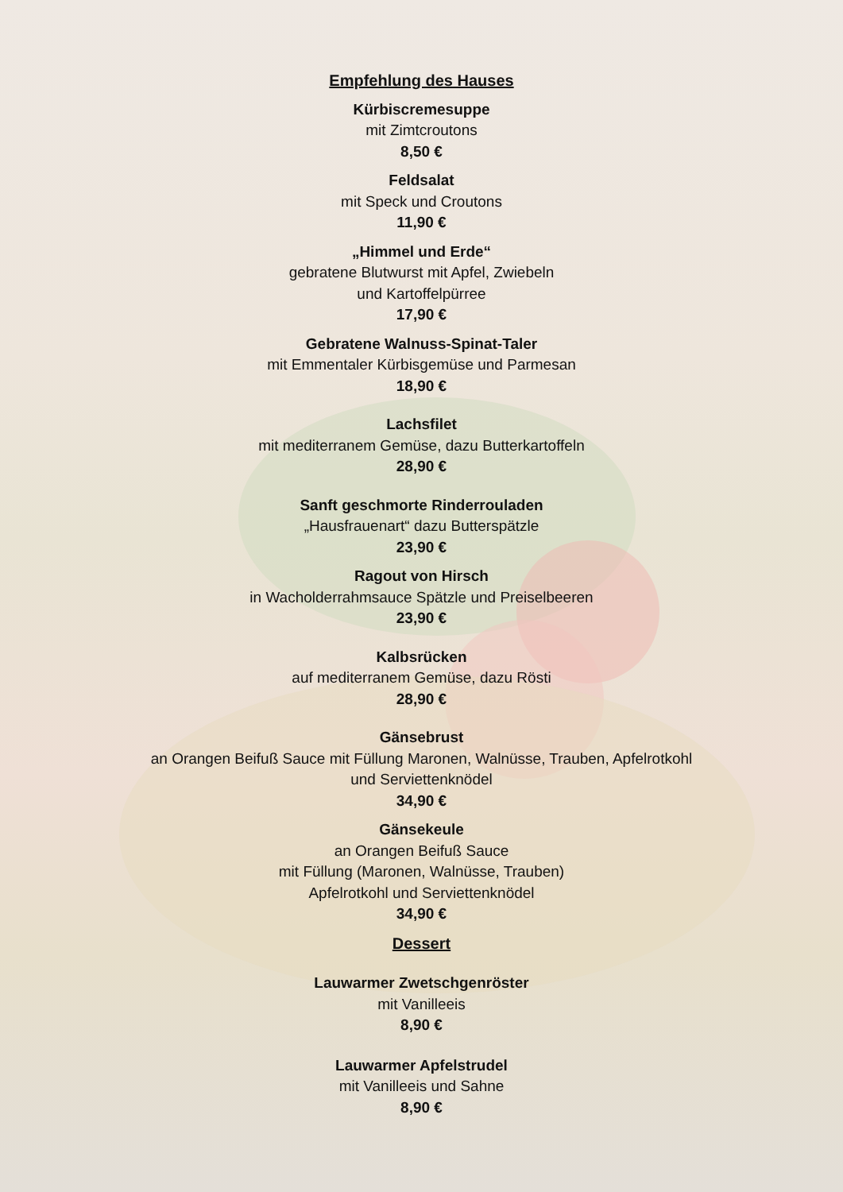Empfehlung des Hauses
Kürbiscremesuppe
mit Zimtcroutons
8,50 €
Feldsalat
mit Speck und Croutons
11,90 €
„Himmel und Erde“gebratene Blutwurst mit Apfel, Zwiebeln
und Kartoffelpürree
17,90 €
Gebratene Walnuss-Spinat-Taler
mit Emmentaler Kürbisgemüse und Parmesan
18,90 €
Lachsfilet
mit mediterranem Gemüse, dazu Butterkartoffeln
28,90 €
Sanft geschmorte Rinderrouladen
„Hausfrauenart“ dazu Butterspätzle
23,90 €
Ragout von Hirsch
in Wacholderrahmsauce Spätzle und Preiselbeeren
23,90 €
Kalbsrücken
auf mediterranem Gemüse, dazu Rösti
28,90 €
Gänsebrust
an Orangen Beifuß Sauce mit Füllung Maronen, Walnüsse, Trauben, Apfelrotkohl
und Serviettenknödel
34,90 €
Gänsekeule
an Orangen Beifuß Sauce
mit Füllung (Maronen, Walnüsse, Trauben)
Apfelrotkohl und Serviettenknödel
34,90 €
Dessert
Lauwarmer Zwetschgenröster
mit Vanilleeis
8,90 €
Lauwarmer Apfelstrudel
mit Vanilleeis und Sahne
8,90 €